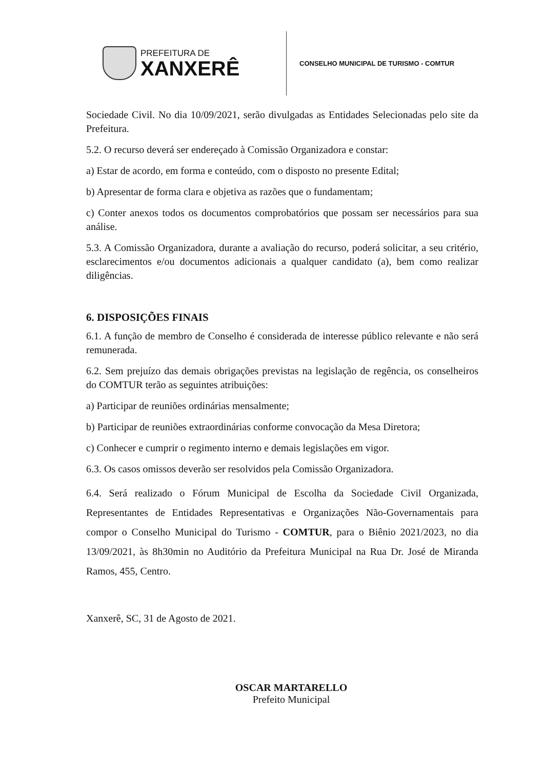PREFEITURA DE
XANXERÊ
CONSELHO MUNICIPAL DE TURISMO - COMTUR
Sociedade Civil. No dia 10/09/2021, serão divulgadas as Entidades Selecionadas pelo site da Prefeitura.
5.2. O recurso deverá ser endereçado à Comissão Organizadora e constar:
a) Estar de acordo, em forma e conteúdo, com o disposto no presente Edital;
b) Apresentar de forma clara e objetiva as razões que o fundamentam;
c) Conter anexos todos os documentos comprobatórios que possam ser necessários para sua análise.
5.3. A Comissão Organizadora, durante a avaliação do recurso, poderá solicitar, a seu critério, esclarecimentos e/ou documentos adicionais a qualquer candidato (a), bem como realizar diligências.
6. DISPOSIÇÕES FINAIS
6.1. A função de membro de Conselho é considerada de interesse público relevante e não será remunerada.
6.2. Sem prejuízo das demais obrigações previstas na legislação de regência, os conselheiros do COMTUR terão as seguintes atribuições:
a) Participar de reuniões ordinárias mensalmente;
b) Participar de reuniões extraordinárias conforme convocação da Mesa Diretora;
c) Conhecer e cumprir o regimento interno e demais legislações em vigor.
6.3. Os casos omissos deverão ser resolvidos pela Comissão Organizadora.
6.4. Será realizado o Fórum Municipal de Escolha da Sociedade Civil Organizada, Representantes de Entidades Representativas e Organizações Não-Governamentais para compor o Conselho Municipal do Turismo - COMTUR, para o Biênio 2021/2023, no dia 13/09/2021, às 8h30min no Auditório da Prefeitura Municipal na Rua Dr. José de Miranda Ramos, 455, Centro.
Xanxerê, SC, 31 de Agosto de 2021.
OSCAR MARTARELLO
Prefeito Municipal